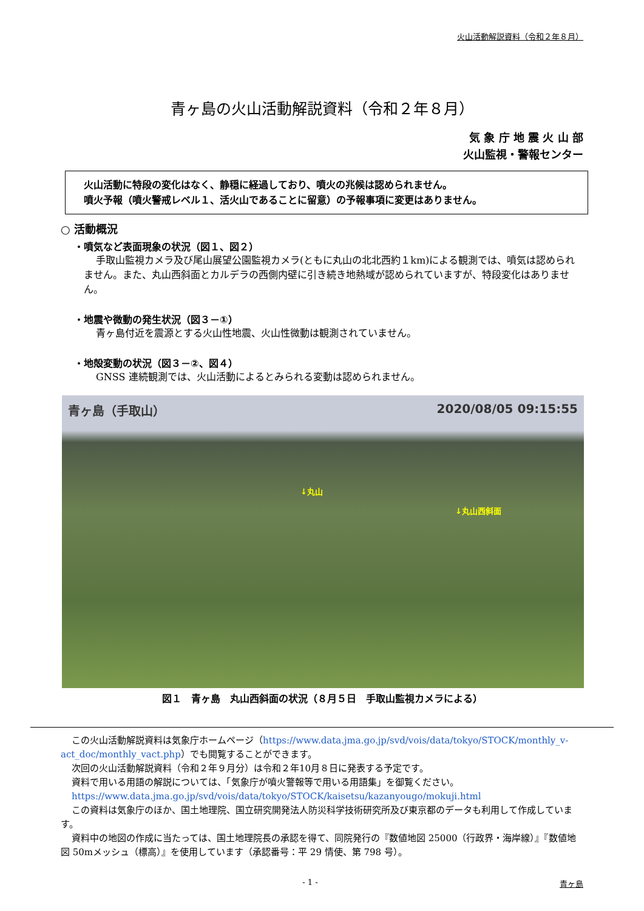火山活動解説資料（令和２年８月）
青ヶ島の火山活動解説資料（令和２年８月）
気 象 庁 地 震 火 山 部
火山監視・警報センター
火山活動に特段の変化はなく、静穏に経過しており、噴火の兆候は認められません。
噴火予報（噴火警戒レベル１、活火山であることに留意）の予報事項に変更はありません。
○ 活動概況
・噴気など表面現象の状況（図１、図２）
手取山監視カメラ及び尾山展望公園監視カメラ(ともに丸山の北北西約１km)による観測では、噴気は認められません。また、丸山西斜面とカルデラの西側内壁に引き続き地熱域が認められていますが、特段変化はありません。
・地震や微動の発生状況（図３－①）
青ヶ島付近を震源とする火山性地震、火山性微動は観測されていません。
・地殻変動の状況（図３－②、図４）
GNSS 連続観測では、火山活動によるとみられる変動は認められません。
青ヶ島（手取山） 2020/08/05 09:15:55
↓丸山
↓丸山西斜面
図１　青ヶ島　丸山西斜面の状況（８月５日　手取山監視カメラによる）
この火山活動解説資料は気象庁ホームページ（https://www.data.jma.go.jp/svd/vois/data/tokyo/STOCK/monthly_v-act_doc/monthly_vact.php）でも閲覧することができます。
次回の火山活動解説資料（令和２年９月分）は令和２年10月８日に発表する予定です。
資料で用いる用語の解説については、「気象庁が噴火警報等で用いる用語集」を御覧ください。
https://www.data.jma.go.jp/svd/vois/data/tokyo/STOCK/kaisetsu/kazanyougo/mokuji.html
この資料は気象庁のほか、国土地理院、国立研究開発法人防災科学技術研究所及び東京都のデータも利用して作成しています。
資料中の地図の作成に当たっては、国土地理院長の承認を得て、同院発行の『数値地図 25000（行政界・海岸線）』『数値地図 50mメッシュ（標高）』を使用しています（承認番号：平 29 情使、第 798 号）。
- 1 - 青ヶ島